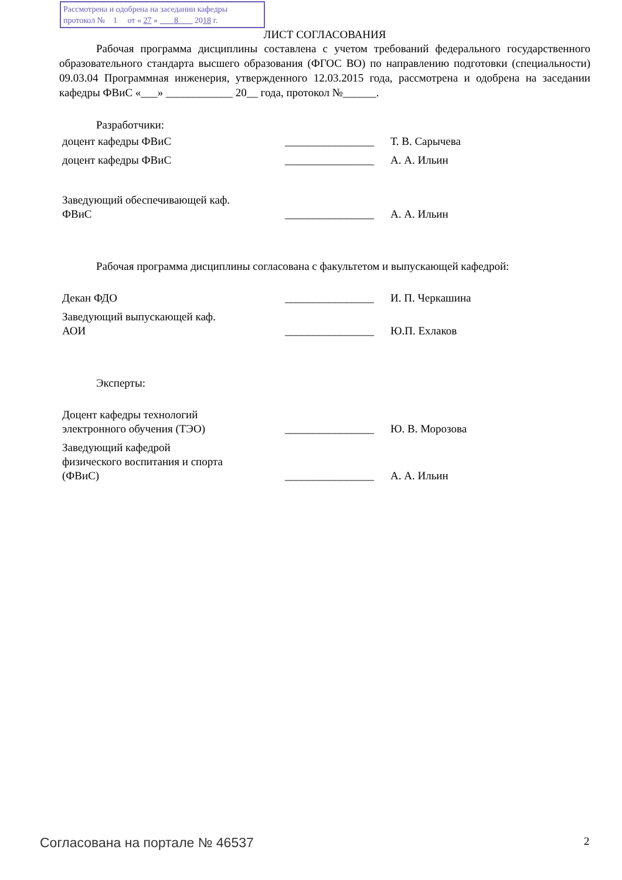Рассмотрена и одобрена на заседании кафедры
протокол № 1 от « 27 » 8 2018 г.
ЛИСТ СОГЛАСОВАНИЯ
Рабочая программа дисциплины составлена с учетом требований федерального государственного образовательного стандарта высшего образования (ФГОС ВО) по направлению подготовки (специальности) 09.03.04 Программная инженерия, утвержденного 12.03.2015 года, рассмотрена и одобрена на заседании кафедры ФВиС «___» ____________ 20__ года, протокол №______.
Разработчики:
| доцент кафедры ФВиС | ________________ | Т. В. Сарычева |
| доцент кафедры ФВиС | ________________ | А. А. Ильин |
| Заведующий обеспечивающей каф. ФВиС | ________________ | А. А. Ильин |
Рабочая программа дисциплины согласована с факультетом и выпускающей кафедрой:
| Декан ФДО | ________________ | И. П. Черкашина |
| Заведующий выпускающей каф. АОИ | ________________ | Ю.П. Ехлаков |
Эксперты:
| Доцент кафедры технологий электронного обучения (ТЭО) | ________________ | Ю. В. Морозова |
| Заведующий кафедрой физического воспитания и спорта (ФВиС) | ________________ | А. А. Ильин |
Согласована на портале № 46537 2